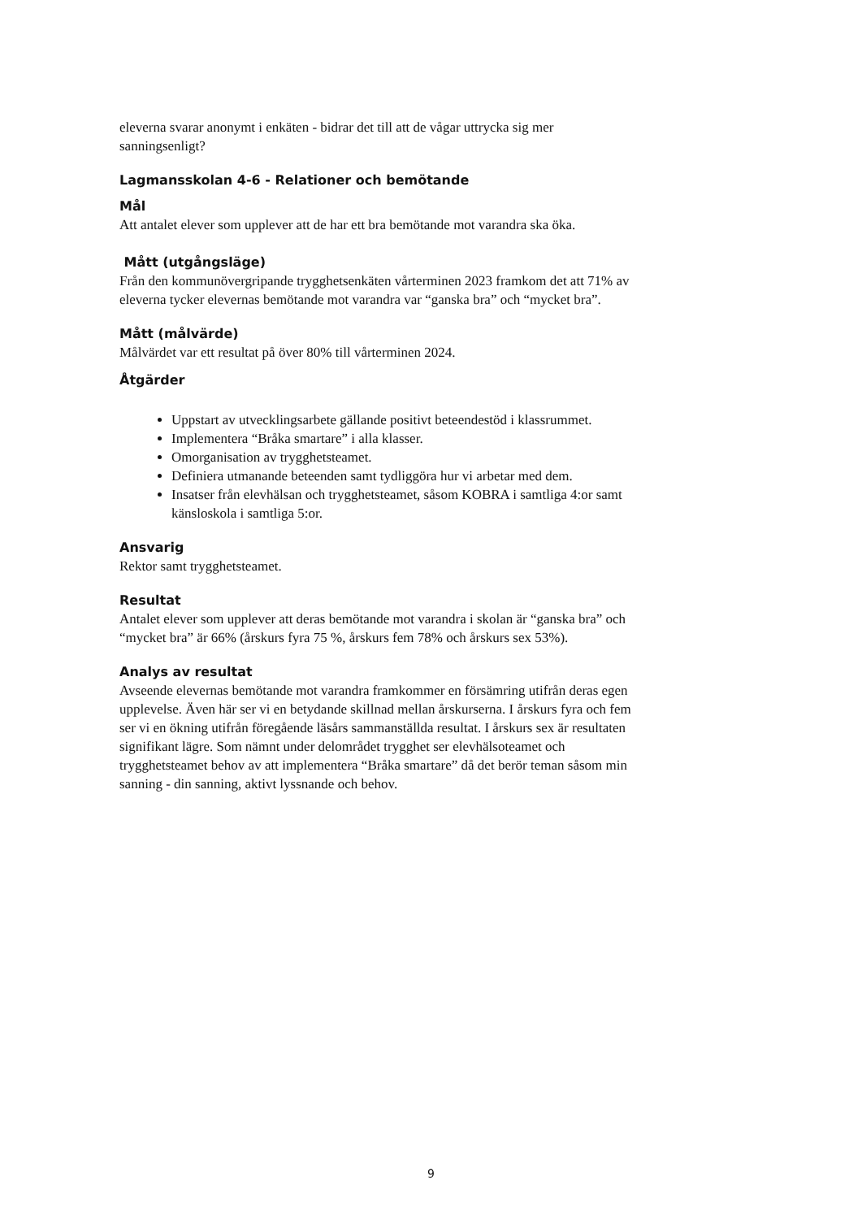eleverna svarar anonymt i enkäten - bidrar det till att de vågar uttrycka sig mer sanningsenligt?
Lagmansskolan 4-6 - Relationer och bemötande
Mål
Att antalet elever som upplever att de har ett bra bemötande mot varandra ska öka.
Mått (utgångsläge)
Från den kommunövergripande trygghetsenkäten vårterminen 2023 framkom det att 71% av eleverna tycker elevernas bemötande mot varandra var “ganska bra” och “mycket bra”.
Mått (målvärde)
Målvärdet var ett resultat på över 80% till vårterminen 2024.
Åtgärder
Uppstart av utvecklingsarbete gällande positivt beteendestöd i klassrummet.
Implementera “Bråka smartare” i alla klasser.
Omorganisation av trygghetsteamet.
Definiera utmanande beteenden samt tydliggöra hur vi arbetar med dem.
Insatser från elevhälsan och trygghetsteamet, såsom KOBRA i samtliga 4:or samt känsloskola i samtliga 5:or.
Ansvarig
Rektor samt trygghetsteamet.
Resultat
Antalet elever som upplever att deras bemötande mot varandra i skolan är “ganska bra” och “mycket bra” är 66% (årskurs fyra 75 %, årskurs fem 78% och årskurs sex 53%).
Analys av resultat
Avseende elevernas bemötande mot varandra framkommer en försämring utifrån deras egen upplevelse. Även här ser vi en betydande skillnad mellan årskurserna. I årskurs fyra och fem ser vi en ökning utifrån föregående läsårs sammanställda resultat. I årskurs sex är resultaten signifikant lägre. Som nämnt under delområdet trygghet ser elevhälsoteamet och trygghetsteamet behov av att implementera “Bråka smartare” då det berör teman såsom min sanning - din sanning, aktivt lyssnande och behov.
9